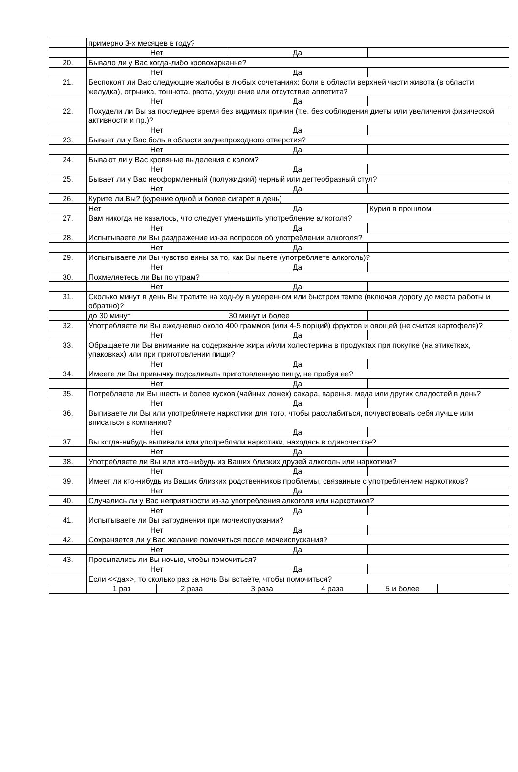| | примерно 3-х месяцев в году? | | | | | |
| | Нет | | Да | | | |
| 20. | Бывало ли у Вас когда-либо кровохарканье? | | | | | |
| | Нет | | Да | | | |
| 21. | Беспокоят ли Вас следующие жалобы в любых сочетаниях: боли в области верхней части живота (в области желудка), отрыжка, тошнота, рвота, ухудшение или отсутствие аппетита? | | | | | |
| | Нет | | Да | | | |
| 22. | Похудели ли Вы за последнее время без видимых причин (т.е. без соблюдения диеты или увеличения физической активности и пр.)? | | | | | |
| | Нет | | Да | | | |
| 23. | Бывает ли у Вас боль в области заднепроходного отверстия? | | | | | |
| | Нет | | Да | | | |
| 24. | Бывают ли у Вас кровяные выделения с калом? | | | | | |
| | Нет | | Да | | | |
| 25. | Бывает ли у Вас неоформленный (полужидкий) черный или дегтеобразный стул? | | | | | |
| | Нет | | Да | | | |
| 26. | Курите ли Вы? (курение одной и более сигарет в день) | | | | | |
| | Нет | | Да | | Курил в прошлом | |
| 27. | Вам никогда не казалось, что следует уменьшить употребление алкоголя? | | | | | |
| | Нет | | Да | | | |
| 28. | Испытываете ли Вы раздражение из-за вопросов об употреблении алкоголя? | | | | | |
| | Нет | | Да | | | |
| 29. | Испытываете ли Вы чувство вины за то, как Вы пьете (употребляете алкоголь)? | | | | | |
| | Нет | | Да | | | |
| 30. | Похмеляетесь ли Вы по утрам? | | | | | |
| | Нет | | Да | | | |
| 31. | Сколько минут в день Вы тратите на ходьбу в умеренном или быстром темпе (включая дорогу до места работы и обратно)? | | | | | |
| | до 30 минут | | 30 минут и более | | | |
| 32. | Употребляете ли Вы ежедневно около 400 граммов (или 4-5 порций) фруктов и овощей (не считая картофеля)? | | | | | |
| | Нет | | Да | | | |
| 33. | Обращаете ли Вы внимание на содержание жира и/или холестерина в продуктах при покупке (на этикетках, упаковках) или при приготовлении пищи? | | | | | |
| | Нет | | Да | | | |
| 34. | Имеете ли Вы привычку подсаливать приготовленную пищу, не пробуя ее? | | | | | |
| | Нет | | Да | | | |
| 35. | Потребляете ли Вы шесть и более кусков (чайных ложек) сахара, варенья, меда или других сладостей в день? | | | | | |
| | Нет | | Да | | | |
| 36. | Выпиваете ли Вы или употребляете наркотики для того, чтобы расслабиться, почувствовать себя лучше или вписаться в компанию? | | | | | |
| | Нет | | Да | | | |
| 37. | Вы когда-нибудь выпивали или употребляли наркотики, находясь в одиночестве? | | | | | |
| | Нет | | Да | | | |
| 38. | Употребляете ли Вы или кто-нибудь из Ваших близких друзей алкоголь или наркотики? | | | | | |
| | Нет | | Да | | | |
| 39. | Имеет ли кто-нибудь из Ваших близких родственников проблемы, связанные с употреблением наркотиков? | | | | | |
| | Нет | | Да | | | |
| 40. | Случались ли у Вас неприятности из-за употребления алкоголя или наркотиков? | | | | | |
| | Нет | | Да | | | |
| 41. | Испытываете ли Вы затруднения при мочеиспускании? | | | | | |
| | Нет | | Да | | | |
| 42. | Сохраняется ли у Вас желание помочиться после мочеиспускания? | | | | | |
| | Нет | | Да | | | |
| 43. | Просыпались ли Вы ночью, чтобы помочиться? | | | | | |
| | Нет | | Да | | | |
| | Если <<да»>, то сколько раз за ночь Вы встаёте, чтобы помочиться? | | | | | |
| | 1 раз | 2 раза | 3 раза | 4 раза | 5 и более | |